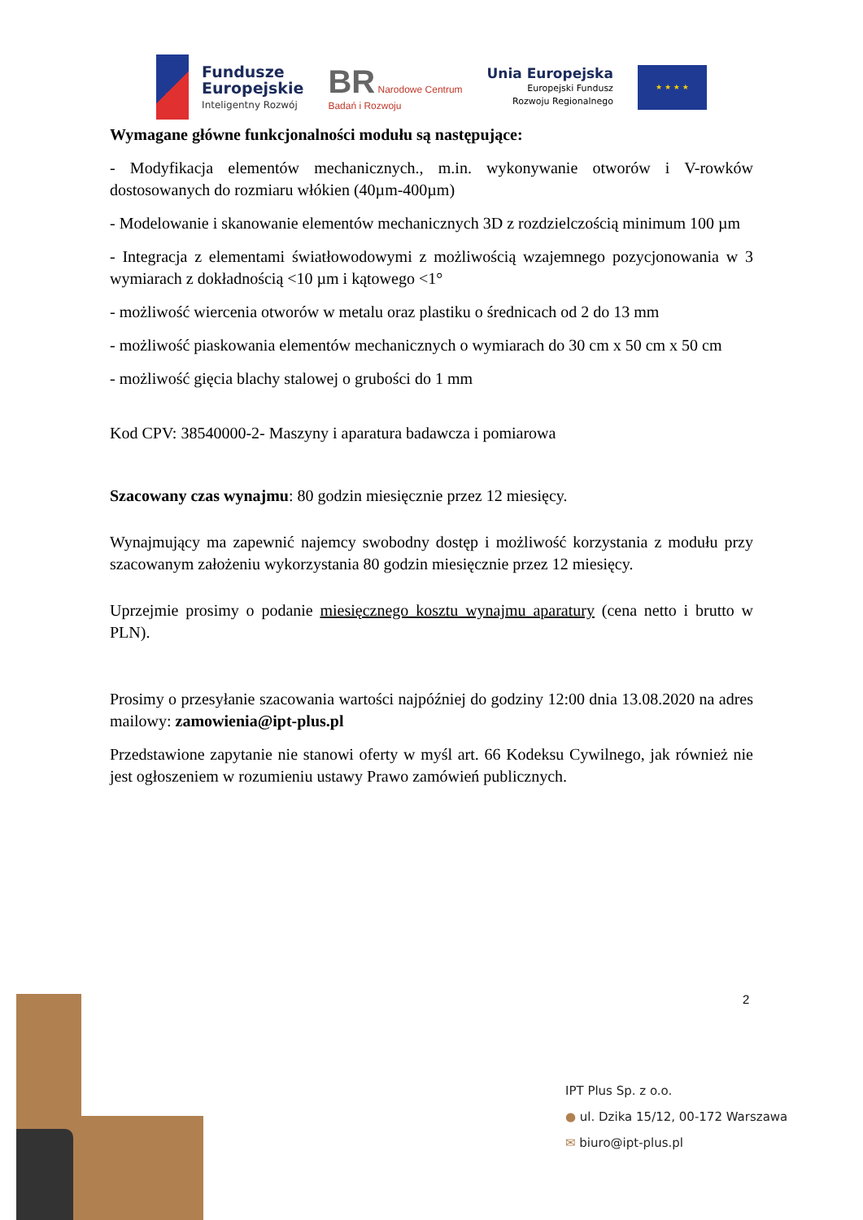Fundusze
Europejskie
Inteligentny Rozwój
BR Narodowe Centrum
Badań i Rozwoju
Unia Europejska
Europejski Fundusz
Rozwoju Regionalnego
★ ★ ★ ★
Wymagane główne funkcjonalności modułu są następujące:
- Modyfikacja elementów mechanicznych., m.in. wykonywanie otworów i V-rowków dostosowanych do rozmiaru włókien (40µm-400µm)
- Modelowanie i skanowanie elementów mechanicznych 3D z rozdzielczością minimum 100 µm
- Integracja z elementami światłowodowymi z możliwością wzajemnego pozycjonowania w 3 wymiarach z dokładnością <10 µm i kątowego <1°
- możliwość wiercenia otworów w metalu oraz plastiku o średnicach od 2 do 13 mm
- możliwość piaskowania elementów mechanicznych o wymiarach do 30 cm x 50 cm x 50 cm
- możliwość gięcia blachy stalowej o grubości do 1 mm
Kod CPV: 38540000-2- Maszyny i aparatura badawcza i pomiarowa
Szacowany czas wynajmu: 80 godzin miesięcznie przez 12 miesięcy.
Wynajmujący ma zapewnić najemcy swobodny dostęp i możliwość korzystania z modułu przy szacowanym założeniu wykorzystania 80 godzin miesięcznie przez 12 miesięcy.
Uprzejmie prosimy o podanie miesięcznego kosztu wynajmu aparatury (cena netto i brutto w PLN).
Prosimy o przesyłanie szacowania wartości najpóźniej do godziny 12:00 dnia 13.08.2020 na adres mailowy: zamowienia@ipt-plus.pl
Przedstawione zapytanie nie stanowi oferty w myśl art. 66 Kodeksu Cywilnego, jak również nie jest ogłoszeniem w rozumieniu ustawy Prawo zamówień publicznych.
2
IPT Plus Sp. z o.o.
● ul. Dzika 15/12, 00-172 Warszawa
✉ biuro@ipt-plus.pl